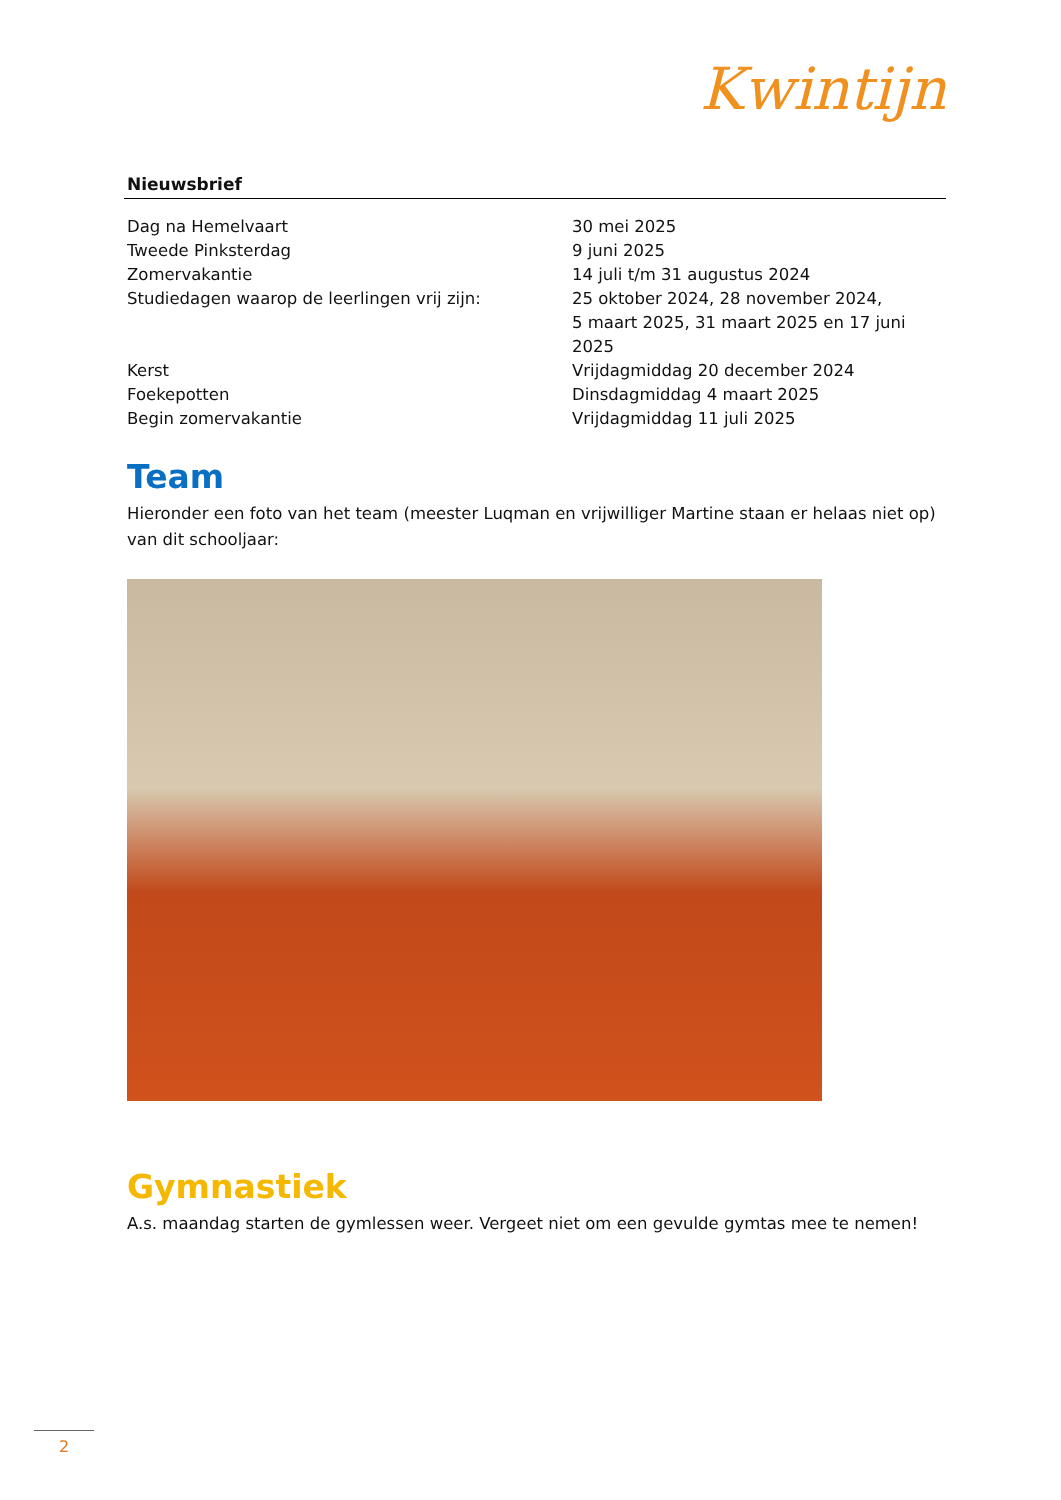Nieuwsbrief
Kwintijn
| Dag na Hemelvaart | 30 mei 2025 |
| Tweede Pinksterdag | 9 juni 2025 |
| Zomervakantie | 14 juli t/m 31 augustus 2024 |
| Studiedagen waarop de leerlingen vrij zijn: | 25 oktober 2024, 28 november 2024, 5 maart 2025, 31 maart 2025 en 17 juni 2025 |
| Kerst | Vrijdagmiddag 20 december 2024 |
| Foekepotten | Dinsdagmiddag 4 maart 2025 |
| Begin zomervakantie | Vrijdagmiddag 11 juli 2025 |
Team
Hieronder een foto van het team (meester Luqman en vrijwilliger Martine staan er helaas niet op) van dit schooljaar:
Gymnastiek
A.s. maandag starten de gymlessen weer. Vergeet niet om een gevulde gymtas mee te nemen!
2